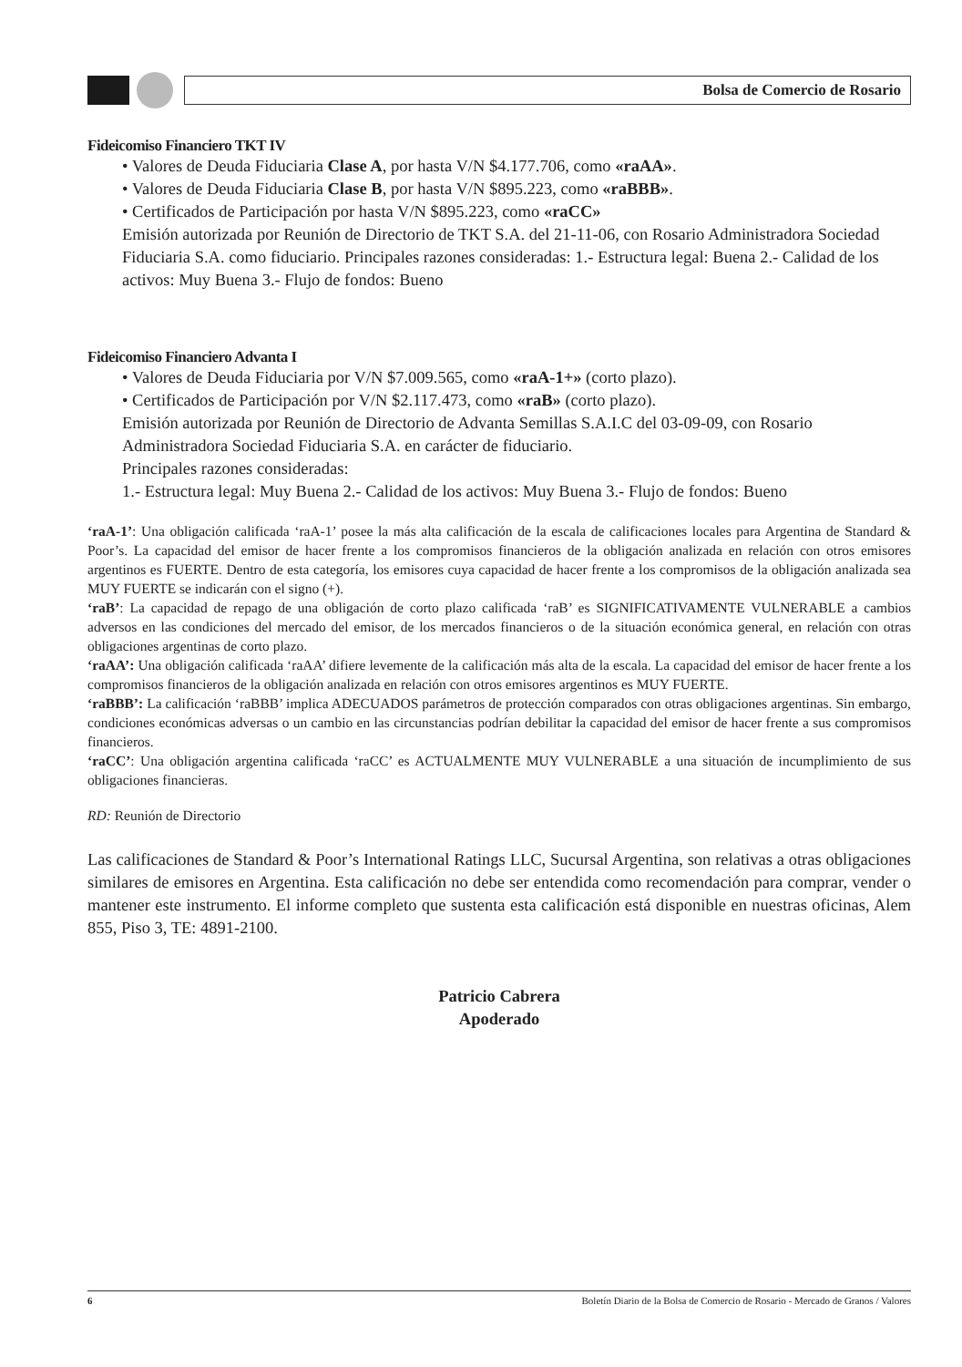Bolsa de Comercio de Rosario
Fideicomiso Financiero TKT IV
• Valores de Deuda Fiduciaria Clase A, por hasta V/N $4.177.706, como «raAA».
• Valores de Deuda Fiduciaria Clase B, por hasta V/N $895.223, como «raBBB».
• Certificados de Participación por hasta V/N $895.223, como «raCC»
Emisión autorizada por Reunión de Directorio de TKT S.A. del 21-11-06, con Rosario Administradora Sociedad Fiduciaria S.A. como fiduciario. Principales razones consideradas: 1.- Estructura legal: Buena 2.- Calidad de los activos: Muy Buena 3.- Flujo de fondos: Bueno
Fideicomiso Financiero Advanta I
• Valores de Deuda Fiduciaria por V/N $7.009.565, como «raA-1+» (corto plazo).
• Certificados de Participación por V/N $2.117.473, como «raB» (corto plazo).
Emisión autorizada por Reunión de Directorio de Advanta Semillas S.A.I.C del 03-09-09, con Rosario Administradora Sociedad Fiduciaria S.A. en carácter de fiduciario.
Principales razones consideradas:
1.- Estructura legal: Muy Buena 2.- Calidad de los activos: Muy Buena 3.- Flujo de fondos: Bueno
‘raA-1’: Una obligación calificada ‘raA-1’ posee la más alta calificación de la escala de calificaciones locales para Argentina de Standard & Poor’s. La capacidad del emisor de hacer frente a los compromisos financieros de la obligación analizada en relación con otros emisores argentinos es FUERTE. Dentro de esta categoría, los emisores cuya capacidad de hacer frente a los compromisos de la obligación analizada sea MUY FUERTE se indicarán con el signo (+).
‘raB’: La capacidad de repago de una obligación de corto plazo calificada ‘raB’ es SIGNIFICATIVAMENTE VULNERABLE a cambios adversos en las condiciones del mercado del emisor, de los mercados financieros o de la situación económica general, en relación con otras obligaciones argentinas de corto plazo.
‘raAA’: Una obligación calificada ‘raAA’ difiere levemente de la calificación más alta de la escala. La capacidad del emisor de hacer frente a los compromisos financieros de la obligación analizada en relación con otros emisores argentinos es MUY FUERTE.
‘raBBB’: La calificación ‘raBBB’ implica ADECUADOS parámetros de protección comparados con otras obligaciones argentinas. Sin embargo, condiciones económicas adversas o un cambio en las circunstancias podrían debilitar la capacidad del emisor de hacer frente a sus compromisos financieros.
‘raCC’: Una obligación argentina calificada ‘raCC’ es ACTUALMENTE MUY VULNERABLE a una situación de incumplimiento de sus obligaciones financieras.
RD: Reunión de Directorio
Las calificaciones de Standard & Poor’s International Ratings LLC, Sucursal Argentina, son relativas a otras obligaciones similares de emisores en Argentina. Esta calificación no debe ser entendida como recomendación para comprar, vender o mantener este instrumento. El informe completo que sustenta esta calificación está disponible en nuestras oficinas, Alem 855, Piso 3, TE: 4891-2100.
Patricio Cabrera
Apoderado
6 Boletín Diario de la Bolsa de Comercio de Rosario - Mercado de Granos / Valores